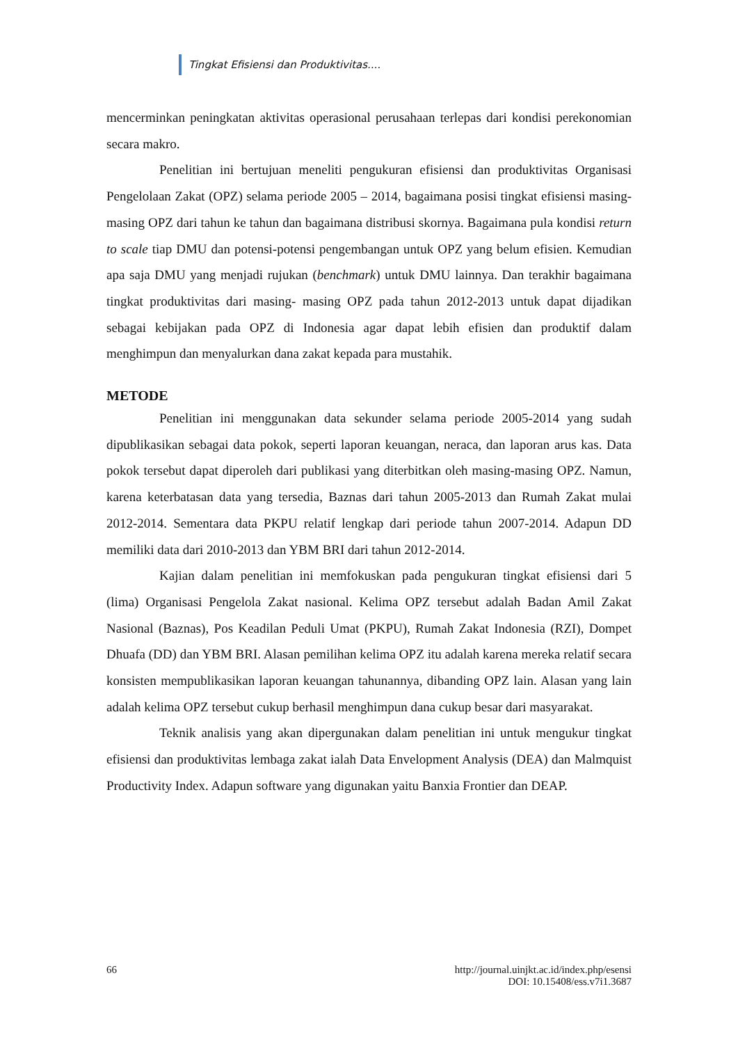Tingkat Efisiensi dan Produktivitas....
mencerminkan peningkatan aktivitas operasional perusahaan terlepas dari kondisi perekonomian secara makro.
Penelitian ini bertujuan meneliti pengukuran efisiensi dan produktivitas Organisasi Pengelolaan Zakat (OPZ) selama periode 2005 – 2014, bagaimana posisi tingkat efisiensi masing-masing OPZ dari tahun ke tahun dan bagaimana distribusi skornya. Bagaimana pula kondisi return to scale tiap DMU dan potensi-potensi pengembangan untuk OPZ yang belum efisien. Kemudian apa saja DMU yang menjadi rujukan (benchmark) untuk DMU lainnya. Dan terakhir bagaimana tingkat produktivitas dari masing- masing OPZ pada tahun 2012-2013 untuk dapat dijadikan sebagai kebijakan pada OPZ di Indonesia agar dapat lebih efisien dan produktif dalam menghimpun dan menyalurkan dana zakat kepada para mustahik.
METODE
Penelitian ini menggunakan data sekunder selama periode 2005-2014 yang sudah dipublikasikan sebagai data pokok, seperti laporan keuangan, neraca, dan laporan arus kas. Data pokok tersebut dapat diperoleh dari publikasi yang diterbitkan oleh masing-masing OPZ. Namun, karena keterbatasan data yang tersedia, Baznas dari tahun 2005-2013 dan Rumah Zakat mulai 2012-2014. Sementara data PKPU relatif lengkap dari periode tahun 2007-2014. Adapun DD memiliki data dari 2010-2013 dan YBM BRI dari tahun 2012-2014.
Kajian dalam penelitian ini memfokuskan pada pengukuran tingkat efisiensi dari 5 (lima) Organisasi Pengelola Zakat nasional. Kelima OPZ tersebut adalah Badan Amil Zakat Nasional (Baznas), Pos Keadilan Peduli Umat (PKPU), Rumah Zakat Indonesia (RZI), Dompet Dhuafa (DD) dan YBM BRI. Alasan pemilihan kelima OPZ itu adalah karena mereka relatif secara konsisten mempublikasikan laporan keuangan tahunannya, dibanding OPZ lain. Alasan yang lain adalah kelima OPZ tersebut cukup berhasil menghimpun dana cukup besar dari masyarakat.
Teknik analisis yang akan dipergunakan dalam penelitian ini untuk mengukur tingkat efisiensi dan produktivitas lembaga zakat ialah Data Envelopment Analysis (DEA) dan Malmquist Productivity Index. Adapun software yang digunakan yaitu Banxia Frontier dan DEAP.
66 http://journal.uinjkt.ac.id/index.php/esensi
DOI: 10.15408/ess.v7i1.3687